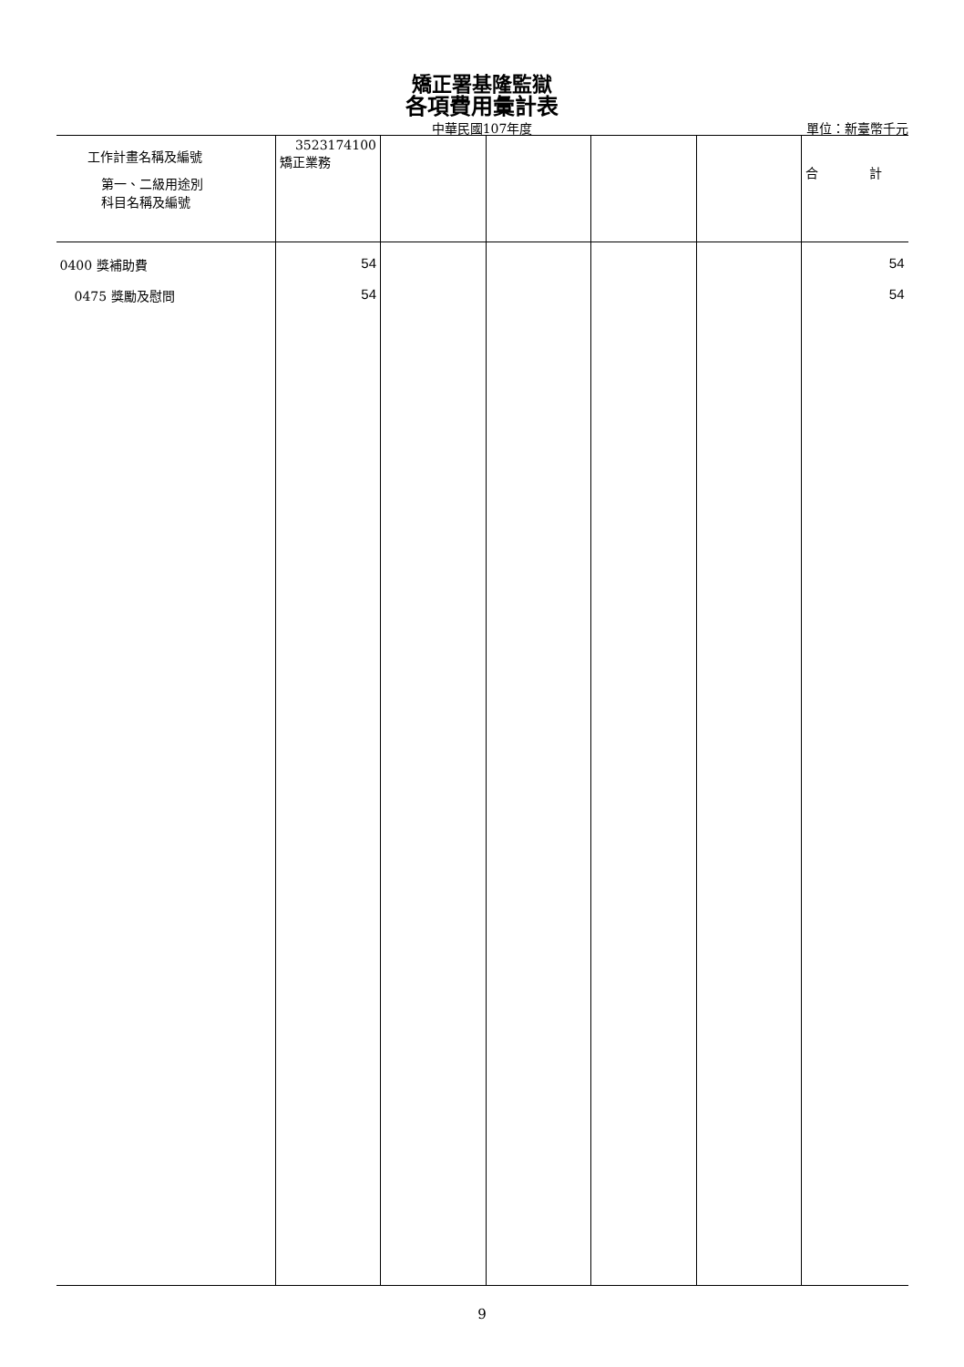矯正署基隆監獄
各項費用彙計表
中華民國107年度
單位：新臺幣千元
| 工作計畫名稱及編號 第一、二級用途別 科目名稱及編號 | 3523174100 矯正業務 | | | | | 合 計 |
| --- | --- | --- | --- | --- | --- | --- |
| 0400 獎補助費 | 54 | | | | | 54 |
| 0475 獎勵及慰問 | 54 | | | | | 54 |
9